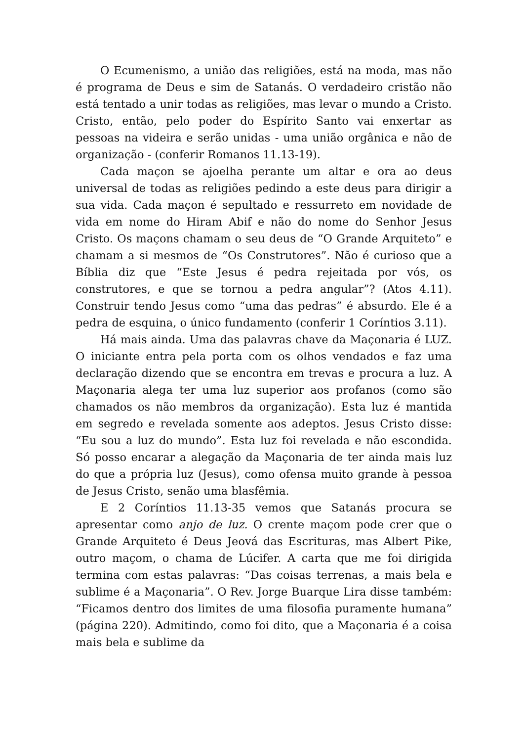O Ecumenismo, a união das religiões, está na moda, mas não é programa de Deus e sim de Satanás. O verdadeiro cristão não está tentado a unir todas as religiões, mas levar o mundo a Cristo. Cristo, então, pelo poder do Espírito Santo vai enxertar as pessoas na videira e serão unidas - uma união orgânica e não de organização - (conferir Romanos 11.13-19).
Cada maçon se ajoelha perante um altar e ora ao deus universal de todas as religiões pedindo a este deus para dirigir a sua vida. Cada maçon é sepultado e ressurreto em novidade de vida em nome do Hiram Abif e não do nome do Senhor Jesus Cristo. Os maçons chamam o seu deus de “O Grande Arquiteto” e chamam a si mesmos de “Os Construtores”. Não é curioso que a Bíblia diz que “Este Jesus é pedra rejeitada por vós, os construtores, e que se tornou a pedra angular”? (Atos 4.11). Construir tendo Jesus como “uma das pedras” é absurdo. Ele é a pedra de esquina, o único fundamento (conferir 1 Coríntios 3.11).
Há mais ainda. Uma das palavras chave da Maçonaria é LUZ. O iniciante entra pela porta com os olhos vendados e faz uma declaração dizendo que se encontra em trevas e procura a luz. A Maçonaria alega ter uma luz superior aos profanos (como são chamados os não membros da organização). Esta luz é mantida em segredo e revelada somente aos adeptos. Jesus Cristo disse: “Eu sou a luz do mundo”. Esta luz foi revelada e não escondida. Só posso encarar a alegação da Maçonaria de ter ainda mais luz do que a própria luz (Jesus), como ofensa muito grande à pessoa de Jesus Cristo, senão uma blasfêmia.
E 2 Coríntios 11.13-35 vemos que Satanás procura se apresentar como anjo de luz. O crente maçom pode crer que o Grande Arquiteto é Deus Jeová das Escrituras, mas Albert Pike, outro maçom, o chama de Lúcifer. A carta que me foi dirigida termina com estas palavras: “Das coisas terrenas, a mais bela e sublime é a Maçonaria”. O Rev. Jorge Buarque Lira disse também: “Ficamos dentro dos limites de uma filosofia puramente humana” (página 220). Admitindo, como foi dito, que a Maçonaria é a coisa mais bela e sublime da